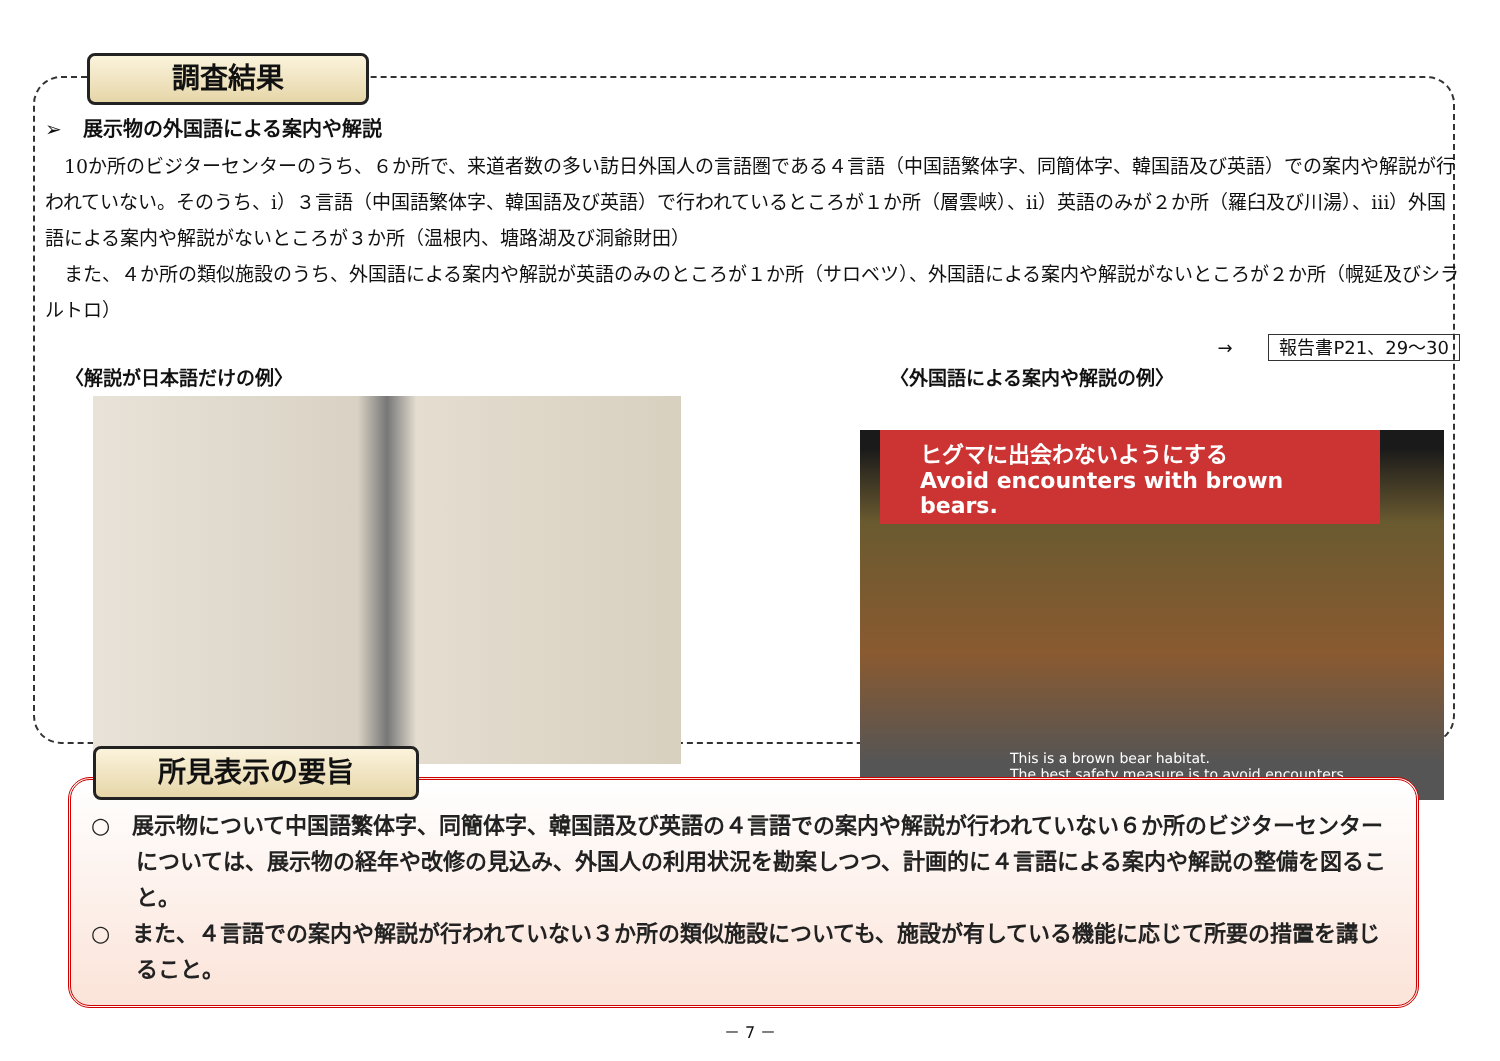調査結果
➢ 展示物の外国語による案内や解説
10か所のビジターセンターのうち、６か所で、来道者数の多い訪日外国人の言語圏である４言語（中国語繁体字、同簡体字、韓国語及び英語）での案内や解説が行われていない。そのうち、ⅰ）３言語（中国語繁体字、韓国語及び英語）で行われているところが１か所（層雲峡）、ⅱ）英語のみが２か所（羅臼及び川湯）、ⅲ）外国語による案内や解説がないところが３か所（温根内、塘路湖及び洞爺財田）
また、４か所の類似施設のうち、外国語による案内や解説が英語のみのところが１か所（サロベツ）、外国語による案内や解説がないところが２か所（幌延及びシラルトロ）
→ 報告書P21、29～30
〈解説が日本語だけの例〉 〈外国語による案内や解説の例〉
ヒグマに出会わないようにする
Avoid encounters with brown bears.
This is a brown bear habitat.
The best safety measure is to avoid encounters.
○　展示物について中国語繁体字、同簡体字、韓国語及び英語の４言語での案内や解説が行われていない６か所のビジターセンターについては、展示物の経年や改修の見込み、外国人の利用状況を勘案しつつ、計画的に４言語による案内や解説の整備を図ること。
○　また、４言語での案内や解説が行われていない３か所の類似施設についても、施設が有している機能に応じて所要の措置を講じること。
所見表示の要旨
－ 7 －